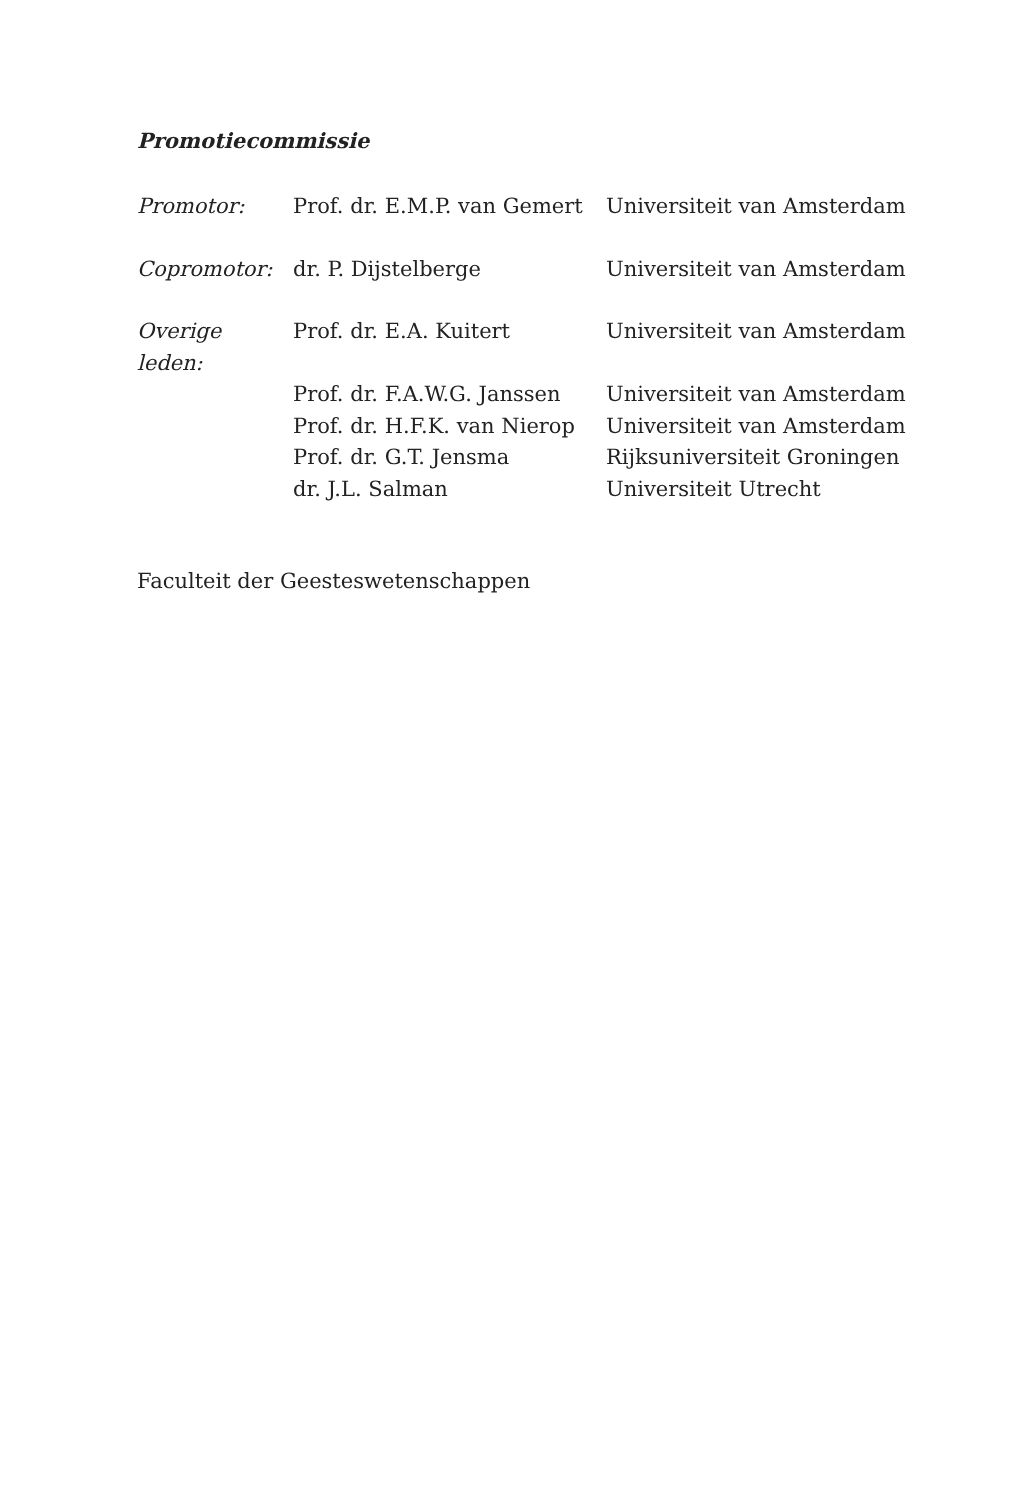Promotiecommissie
| Promotor: | Prof. dr. E.M.P. van Gemert | Universiteit van Amsterdam |
| Copromotor: | dr. P. Dijstelberge | Universiteit van Amsterdam |
| Overige leden: | Prof. dr. E.A. Kuitert | Universiteit van Amsterdam |
| | Prof. dr. F.A.W.G. Janssen | Universiteit van Amsterdam |
| | Prof. dr. H.F.K. van Nierop | Universiteit van Amsterdam |
| | Prof. dr. G.T. Jensma | Rijksuniversiteit Groningen |
| | dr. J.L. Salman | Universiteit Utrecht |
Faculteit der Geesteswetenschappen